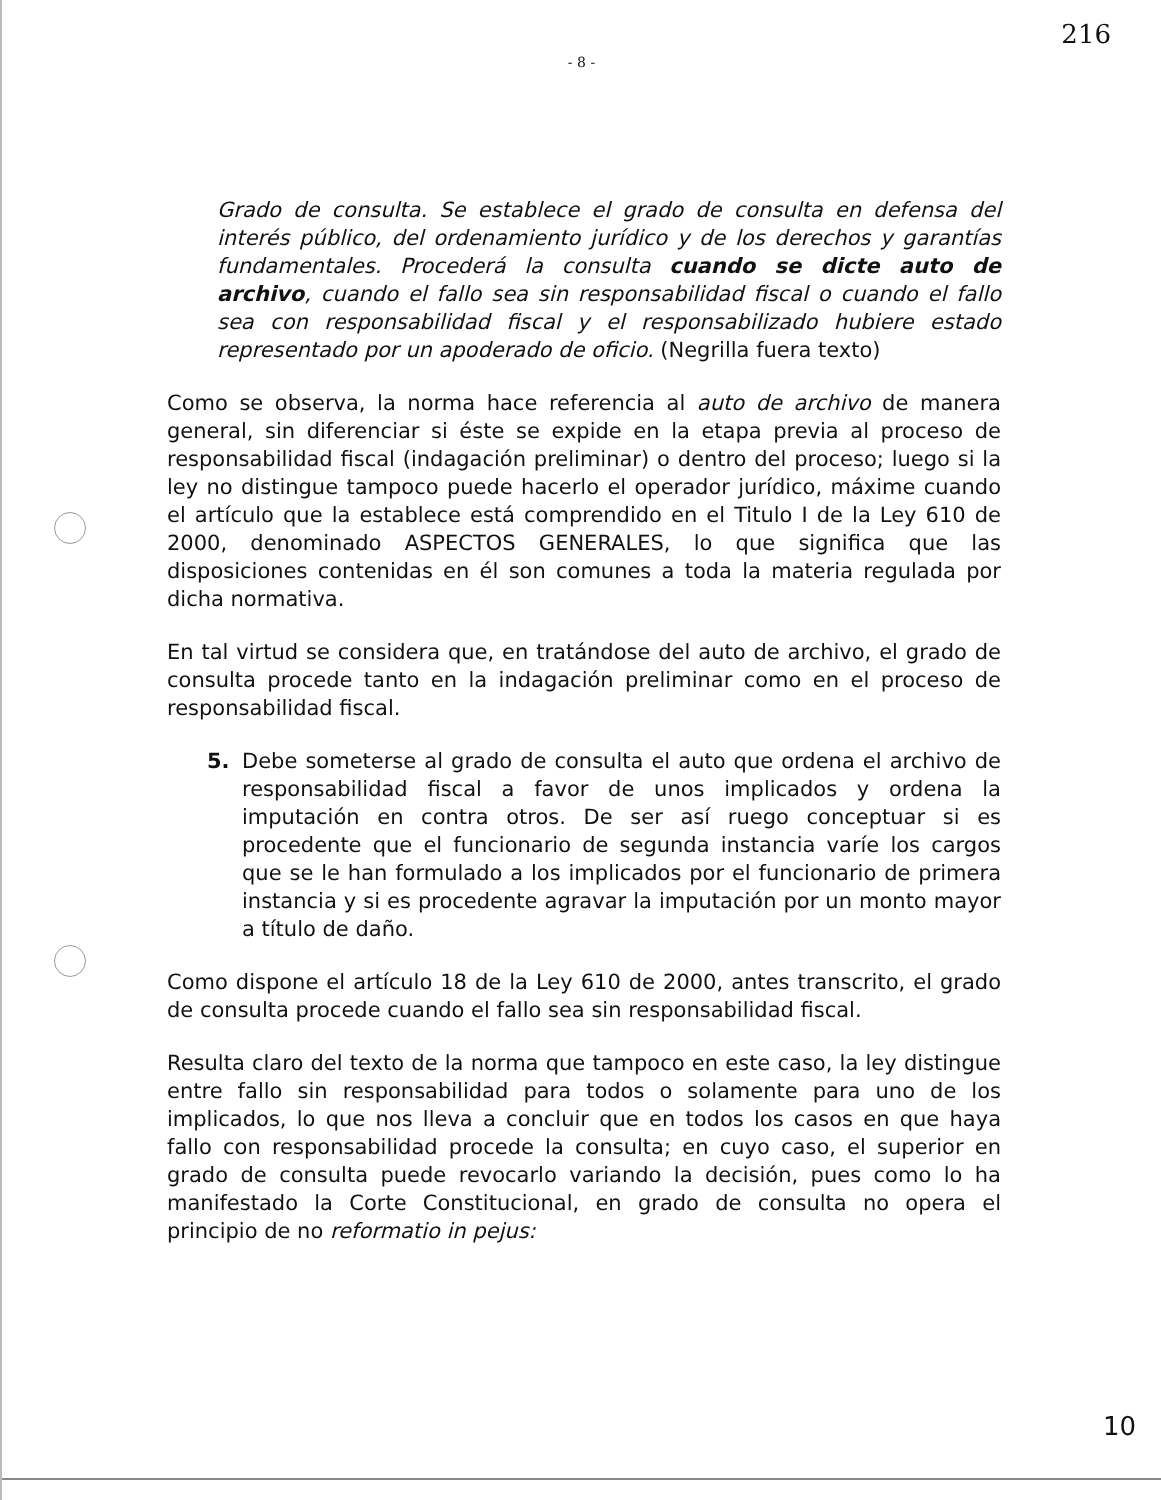216
- 8 -
Grado de consulta. Se establece el grado de consulta en defensa del interés público, del ordenamiento jurídico y de los derechos y garantías fundamentales. Procederá la consulta cuando se dicte auto de archivo, cuando el fallo sea sin responsabilidad fiscal o cuando el fallo sea con responsabilidad fiscal y el responsabilizado hubiere estado representado por un apoderado de oficio. (Negrilla fuera texto)
Como se observa, la norma hace referencia al auto de archivo de manera general, sin diferenciar si éste se expide en la etapa previa al proceso de responsabilidad fiscal (indagación preliminar) o dentro del proceso; luego si la ley no distingue tampoco puede hacerlo el operador jurídico, máxime cuando el artículo que la establece está comprendido en el Titulo I de la Ley 610 de 2000, denominado ASPECTOS GENERALES, lo que significa que las disposiciones contenidas en él son comunes a toda la materia regulada por dicha normativa.
En tal virtud se considera que, en tratándose del auto de archivo, el grado de consulta procede tanto en la indagación preliminar como en el proceso de responsabilidad fiscal.
5. Debe someterse al grado de consulta el auto que ordena el archivo de responsabilidad fiscal a favor de unos implicados y ordena la imputación en contra otros. De ser así ruego conceptuar si es procedente que el funcionario de segunda instancia varíe los cargos que se le han formulado a los implicados por el funcionario de primera instancia y si es procedente agravar la imputación por un monto mayor a título de daño.
Como dispone el artículo 18 de la Ley 610 de 2000, antes transcrito, el grado de consulta procede cuando el fallo sea sin responsabilidad fiscal.
Resulta claro del texto de la norma que tampoco en este caso, la ley distingue entre fallo sin responsabilidad para todos o solamente para uno de los implicados, lo que nos lleva a concluir que en todos los casos en que haya fallo con responsabilidad procede la consulta; en cuyo caso, el superior en grado de consulta puede revocarlo variando la decisión, pues como lo ha manifestado la Corte Constitucional, en grado de consulta no opera el principio de no reformatio in pejus:
10